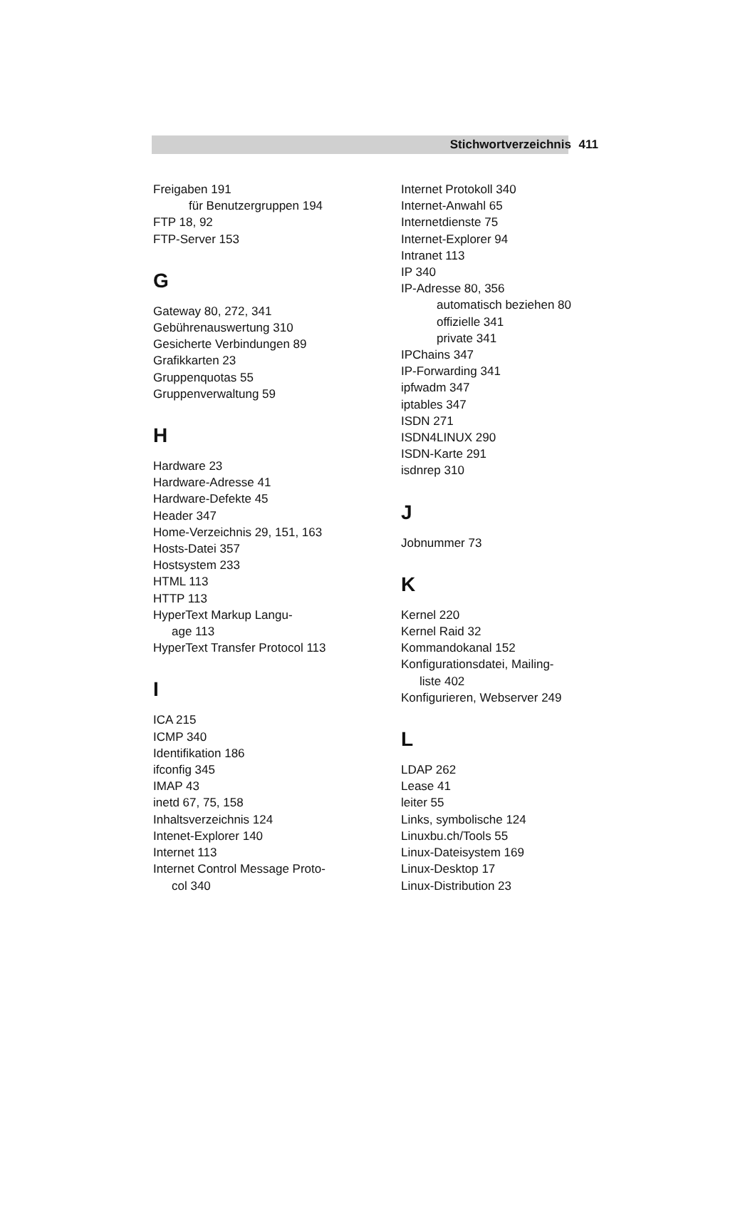Stichwortverzeichnis 411
Freigaben 191
für Benutzergruppen 194
FTP 18, 92
FTP-Server 153
G
Gateway 80, 272, 341
Gebührenauswertung 310
Gesicherte Verbindungen 89
Grafikkarten 23
Gruppenquotas 55
Gruppenverwaltung 59
H
Hardware 23
Hardware-Adresse 41
Hardware-Defekte 45
Header 347
Home-Verzeichnis 29, 151, 163
Hosts-Datei 357
Hostsystem 233
HTML 113
HTTP 113
HyperText Markup Langu-
age 113
HyperText Transfer Protocol 113
I
ICA 215
ICMP 340
Identifikation 186
ifconfig 345
IMAP 43
inetd 67, 75, 158
Inhaltsverzeichnis 124
Intenet-Explorer 140
Internet 113
Internet Control Message Proto-
col 340
Internet Protokoll 340
Internet-Anwahl 65
Internetdienste 75
Internet-Explorer 94
Intranet 113
IP 340
IP-Adresse 80, 356
automatisch beziehen 80
offizielle 341
private 341
IPChains 347
IP-Forwarding 341
ipfwadm 347
iptables 347
ISDN 271
ISDN4LINUX 290
ISDN-Karte 291
isdnrep 310
J
Jobnummer 73
K
Kernel 220
Kernel Raid 32
Kommandokanal 152
Konfigurationsdatei, Mailing-
liste 402
Konfigurieren, Webserver 249
L
LDAP 262
Lease 41
leiter 55
Links, symbolische 124
Linuxbu.ch/Tools 55
Linux-Dateisystem 169
Linux-Desktop 17
Linux-Distribution 23